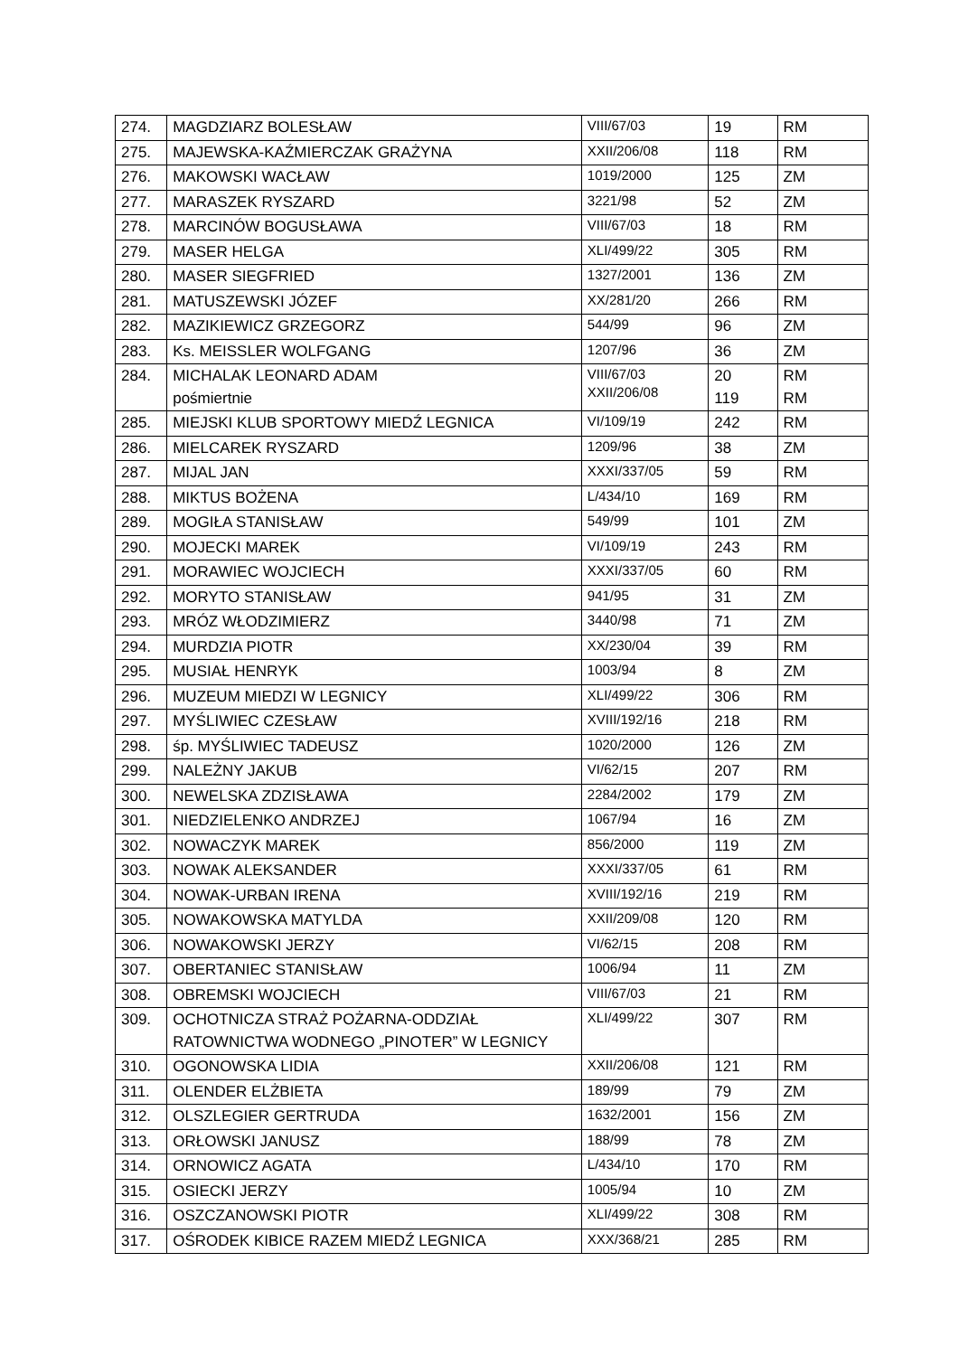| 274. | MAGDZIARZ BOLESŁAW | VIII/67/03 | 19 | RM |
| 275. | MAJEWSKA-KAŹMIERCZAK GRAŻYNA | XXII/206/08 | 118 | RM |
| 276. | MAKOWSKI WACŁAW | 1019/2000 | 125 | ZM |
| 277. | MARASZEK RYSZARD | 3221/98 | 52 | ZM |
| 278. | MARCINÓW BOGUSŁAWA | VIII/67/03 | 18 | RM |
| 279. | MASER HELGA | XLI/499/22 | 305 | RM |
| 280. | MASER SIEGFRIED | 1327/2001 | 136 | ZM |
| 281. | MATUSZEWSKI JÓZEF | XX/281/20 | 266 | RM |
| 282. | MAZIKIEWICZ GRZEGORZ | 544/99 | 96 | ZM |
| 283. | Ks. MEISSLER WOLFGANG | 1207/96 | 36 | ZM |
| 284. | MICHALAK LEONARD ADAM pośmiertnie | VIII/67/03 XXII/206/08 | 20 119 | RM RM |
| 285. | MIEJSKI KLUB SPORTOWY MIEDŹ LEGNICA | VI/109/19 | 242 | RM |
| 286. | MIELCAREK RYSZARD | 1209/96 | 38 | ZM |
| 287. | MIJAL JAN | XXXI/337/05 | 59 | RM |
| 288. | MIKTUS BOŻENA | L/434/10 | 169 | RM |
| 289. | MOGIŁA STANISŁAW | 549/99 | 101 | ZM |
| 290. | MOJECKI MAREK | VI/109/19 | 243 | RM |
| 291. | MORAWIEC WOJCIECH | XXXI/337/05 | 60 | RM |
| 292. | MORYTO STANISŁAW | 941/95 | 31 | ZM |
| 293. | MRÓZ WŁODZIMIERZ | 3440/98 | 71 | ZM |
| 294. | MURDZIA PIOTR | XX/230/04 | 39 | RM |
| 295. | MUSIAŁ HENRYK | 1003/94 | 8 | ZM |
| 296. | MUZEUM MIEDZI W LEGNICY | XLI/499/22 | 306 | RM |
| 297. | MYŚLIWIEC CZESŁAW | XVIII/192/16 | 218 | RM |
| 298. | śp. MYŚLIWIEC TADEUSZ | 1020/2000 | 126 | ZM |
| 299. | NALEŻNY JAKUB | VI/62/15 | 207 | RM |
| 300. | NEWELSKA ZDZISŁAWA | 2284/2002 | 179 | ZM |
| 301. | NIEDZIELENKO ANDRZEJ | 1067/94 | 16 | ZM |
| 302. | NOWACZYK MAREK | 856/2000 | 119 | ZM |
| 303. | NOWAK ALEKSANDER | XXXI/337/05 | 61 | RM |
| 304. | NOWAK-URBAN IRENA | XVIII/192/16 | 219 | RM |
| 305. | NOWAKOWSKA MATYLDA | XXII/209/08 | 120 | RM |
| 306. | NOWAKOWSKI JERZY | VI/62/15 | 208 | RM |
| 307. | OBERTANIEC STANISŁAW | 1006/94 | 11 | ZM |
| 308. | OBREMSKI WOJCIECH | VIII/67/03 | 21 | RM |
| 309. | OCHOTNICZA STRAŻ POŻARNA-ODDZIAŁ RATOWNICTWA WODNEGO „PINOTER” W LEGNICY | XLI/499/22 | 307 | RM |
| 310. | OGONOWSKA LIDIA | XXII/206/08 | 121 | RM |
| 311. | OLENDER ELŻBIETA | 189/99 | 79 | ZM |
| 312. | OLSZLEGIER GERTRUDA | 1632/2001 | 156 | ZM |
| 313. | ORŁOWSKI JANUSZ | 188/99 | 78 | ZM |
| 314. | ORNOWICZ AGATA | L/434/10 | 170 | RM |
| 315. | OSIECKI JERZY | 1005/94 | 10 | ZM |
| 316. | OSZCZANOWSKI PIOTR | XLI/499/22 | 308 | RM |
| 317. | OŚRODEK KIBICE RAZEM MIEDŹ LEGNICA | XXX/368/21 | 285 | RM |